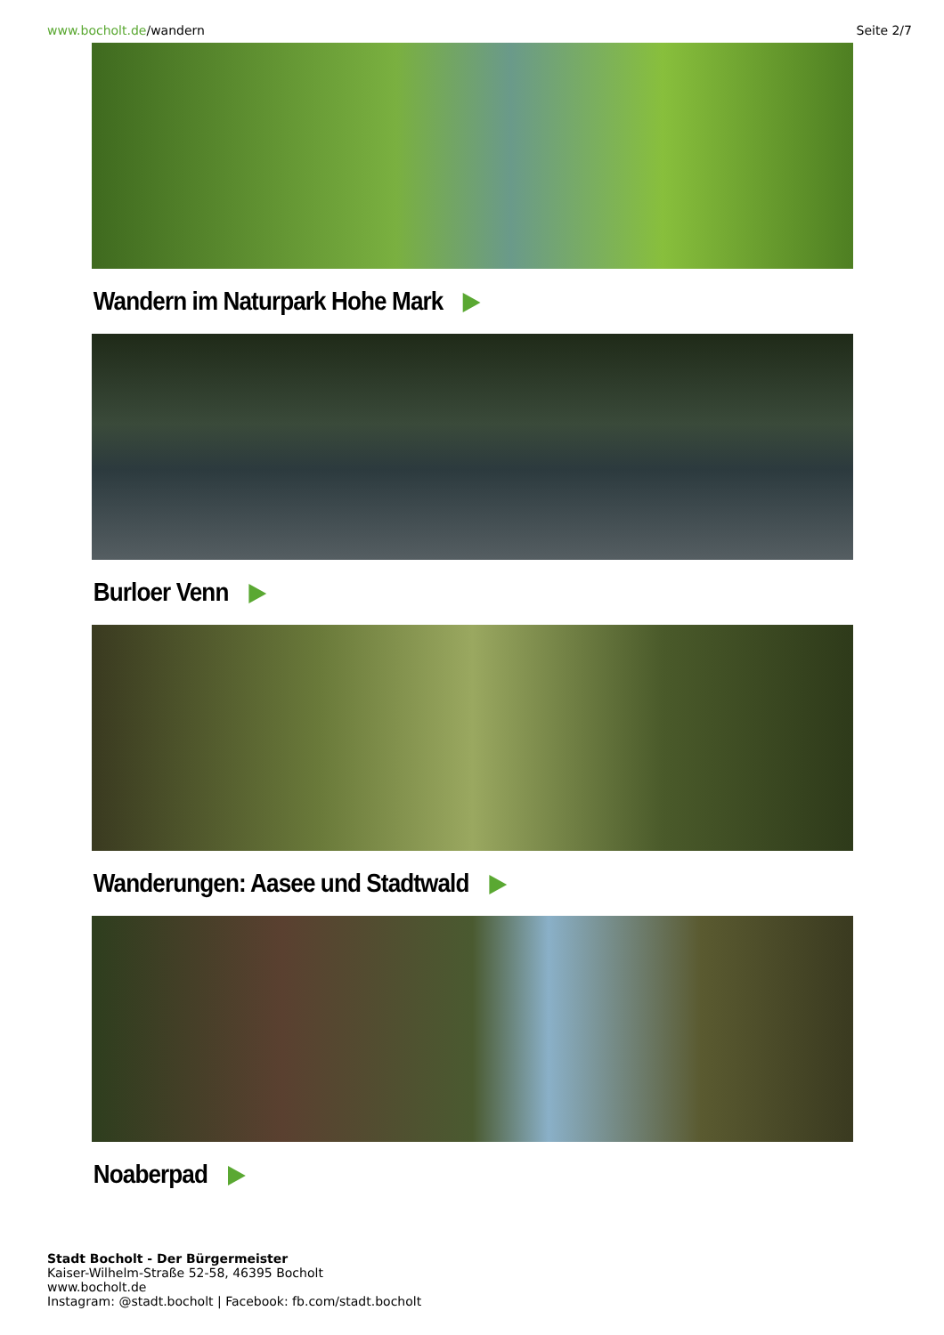www.bocholt.de/wandern Seite 2/7
Wandern im Naturpark Hohe Mark
Burloer Venn
Wanderungen: Aasee und Stadtwald
Noaberpad
Stadt Bocholt - Der Bürgermeister
Kaiser-Wilhelm-Straße 52-58, 46395 Bocholt
www.bocholt.de
Instagram: @stadt.bocholt | Facebook: fb.com/stadt.bocholt